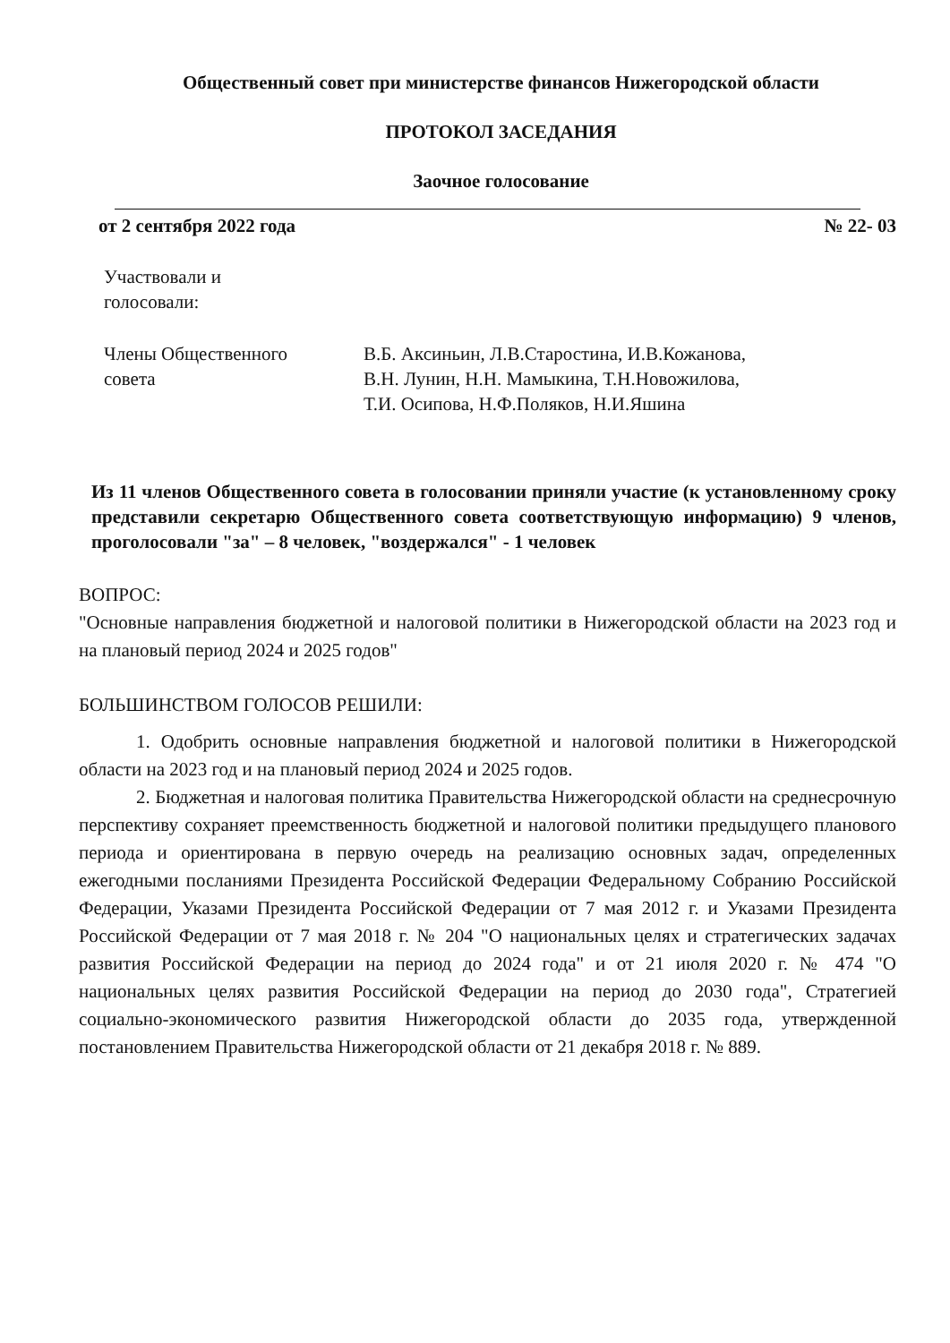Общественный совет при министерстве финансов Нижегородской области
ПРОТОКОЛ ЗАСЕДАНИЯ
Заочное голосование
от 2 сентября 2022 года № 22- 03
Участвовали и
голосовали:
Члены Общественного
совета
В.Б. Аксиньин, Л.В.Старостина, И.В.Кожанова,
В.Н. Лунин, Н.Н. Мамыкина, Т.Н.Новожилова,
Т.И. Осипова, Н.Ф.Поляков, Н.И.Яшина
Из 11 членов Общественного совета в голосовании приняли участие (к установленному сроку представили секретарю Общественного совета соответствующую информацию) 9 членов, проголосовали "за" – 8 человек, "воздержался" - 1 человек
ВОПРОС:
"Основные направления бюджетной и налоговой политики в Нижегородской области на 2023 год и на плановый период 2024 и 2025 годов"
БОЛЬШИНСТВОМ ГОЛОСОВ РЕШИЛИ:
1. Одобрить основные направления бюджетной и налоговой политики в Нижегородской области на 2023 год и на плановый период 2024 и 2025 годов.
2. Бюджетная и налоговая политика Правительства Нижегородской области на среднесрочную перспективу сохраняет преемственность бюджетной и налоговой политики предыдущего планового периода и ориентирована в первую очередь на реализацию основных задач, определенных ежегодными посланиями Президента Российской Федерации Федеральному Собранию Российской Федерации, Указами Президента Российской Федерации от 7 мая 2012 г. и Указами Президента Российской Федерации от 7 мая 2018 г. № 204 "О национальных целях и стратегических задачах развития Российской Федерации на период до 2024 года" и от 21 июля 2020 г. № 474 "О национальных целях развития Российской Федерации на период до 2030 года", Стратегией социально-экономического развития Нижегородской области до 2035 года, утвержденной постановлением Правительства Нижегородской области от 21 декабря 2018 г. № 889.